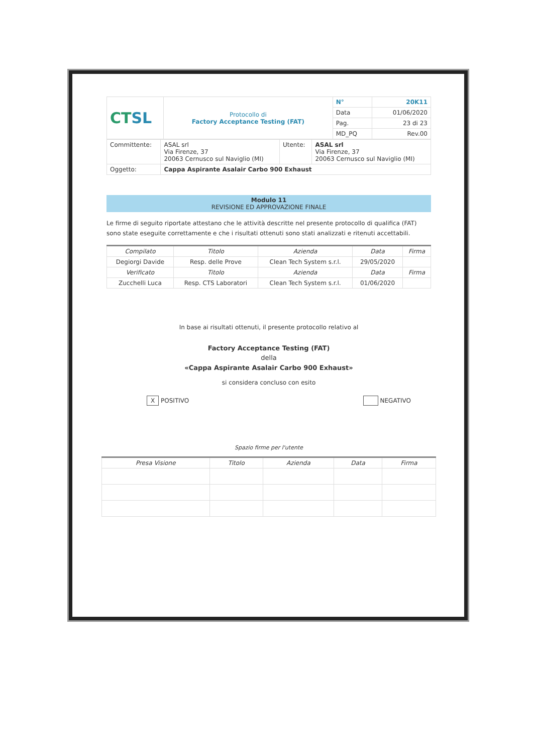| CT SL | Protocollo di Factory Acceptance Testing (FAT) | N° | 20K11 |
| | | Data | 01/06/2020 |
| | | Pag. | 23 di 23 |
| | | MD_PQ | Rev.00 |
| Committente: | ASAL srl Via Firenze, 37 20063 Cernusco sul Naviglio (MI) | Utente: | ASAL srl Via Firenze, 37 20063 Cernusco sul Naviglio (MI) |
| Oggetto: | Cappa Aspirante Asalair Carbo 900 Exhaust | | |
Modulo 11
REVISIONE ED APPROVAZIONE FINALE
Le firme di seguito riportate attestano che le attività descritte nel presente protocollo di qualifica (FAT) sono state eseguite correttamente e che i risultati ottenuti sono stati analizzati e ritenuti accettabili.
| Compilato | Titolo | Azienda | Data | Firma |
| --- | --- | --- | --- | --- |
| Degiorgi Davide | Resp. delle Prove | Clean Tech System s.r.l. | 29/05/2020 | |
| Verificato | Titolo | Azienda | Data | Firma |
| Zucchelli Luca | Resp. CTS Laboratori | Clean Tech System s.r.l. | 01/06/2020 | |
In base ai risultati ottenuti, il presente protocollo relativo al
Factory Acceptance Testing (FAT)
della
«Cappa Aspirante Asalair Carbo 900 Exhaust»
si considera concluso con esito
X POSITIVO NEGATIVO
Spazio firme per l'utente
| Presa Visione | Titolo | Azienda | Data | Firma |
| --- | --- | --- | --- | --- |